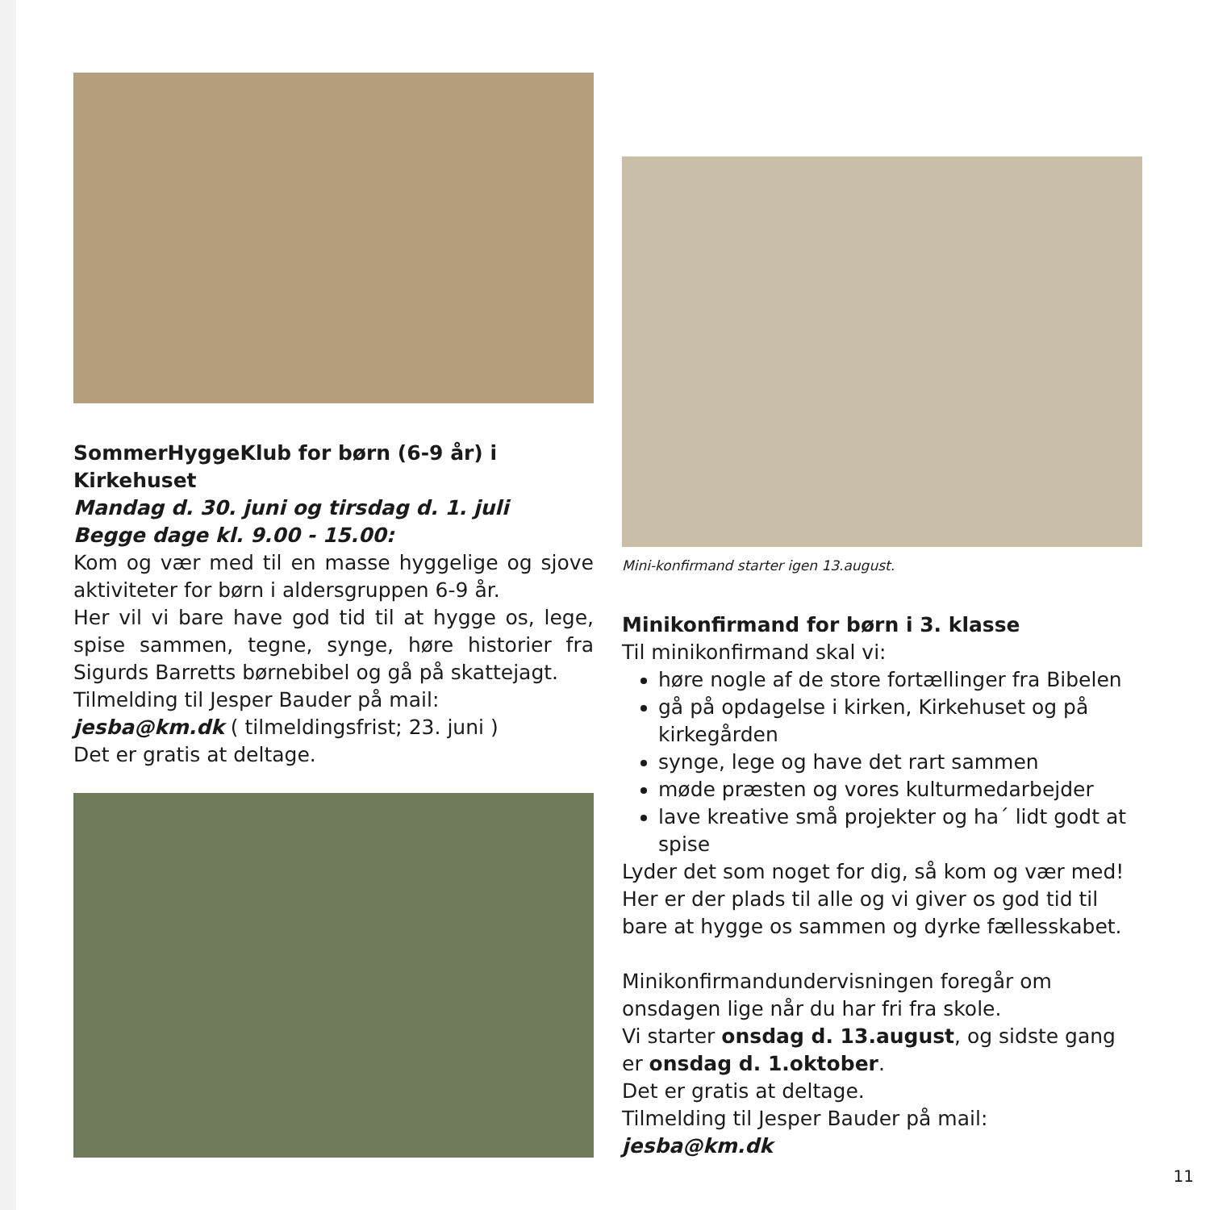SommerHyggeKlub for børn (6-9 år) i Kirkehuset
Mandag d. 30. juni og tirsdag d. 1. juli
Begge dage kl. 9.00 - 15.00:
Kom og vær med til en masse hyggelige og sjove aktiviteter for børn i aldersgruppen 6-9 år.
Her vil vi bare have god tid til at hygge os, lege, spise sammen, tegne, synge, høre historier fra Sigurds Barretts børnebibel og gå på skattejagt.
Tilmelding til Jesper Bauder på mail:
jesba@km.dk ( tilmeldingsfrist; 23. juni )
Det er gratis at deltage.
Mini-konfirmand starter igen 13.august.
Minikonfirmand for børn i 3. klasse
Til minikonfirmand skal vi:
høre nogle af de store fortællinger fra Bibelen
gå på opdagelse i kirken, Kirkehuset og på kirkegården
synge, lege og have det rart sammen
møde præsten og vores kulturmedarbejder
lave kreative små projekter og ha´ lidt godt at spise
Lyder det som noget for dig, så kom og vær med! Her er der plads til alle og vi giver os god tid til bare at hygge os sammen og dyrke fællesskabet.
Minikonfirmandundervisningen foregår om onsdagen lige når du har fri fra skole.
Vi starter onsdag d. 13.august, og sidste gang er onsdag d. 1.oktober.
Det er gratis at deltage.
Tilmelding til Jesper Bauder på mail: jesba@km.dk
11